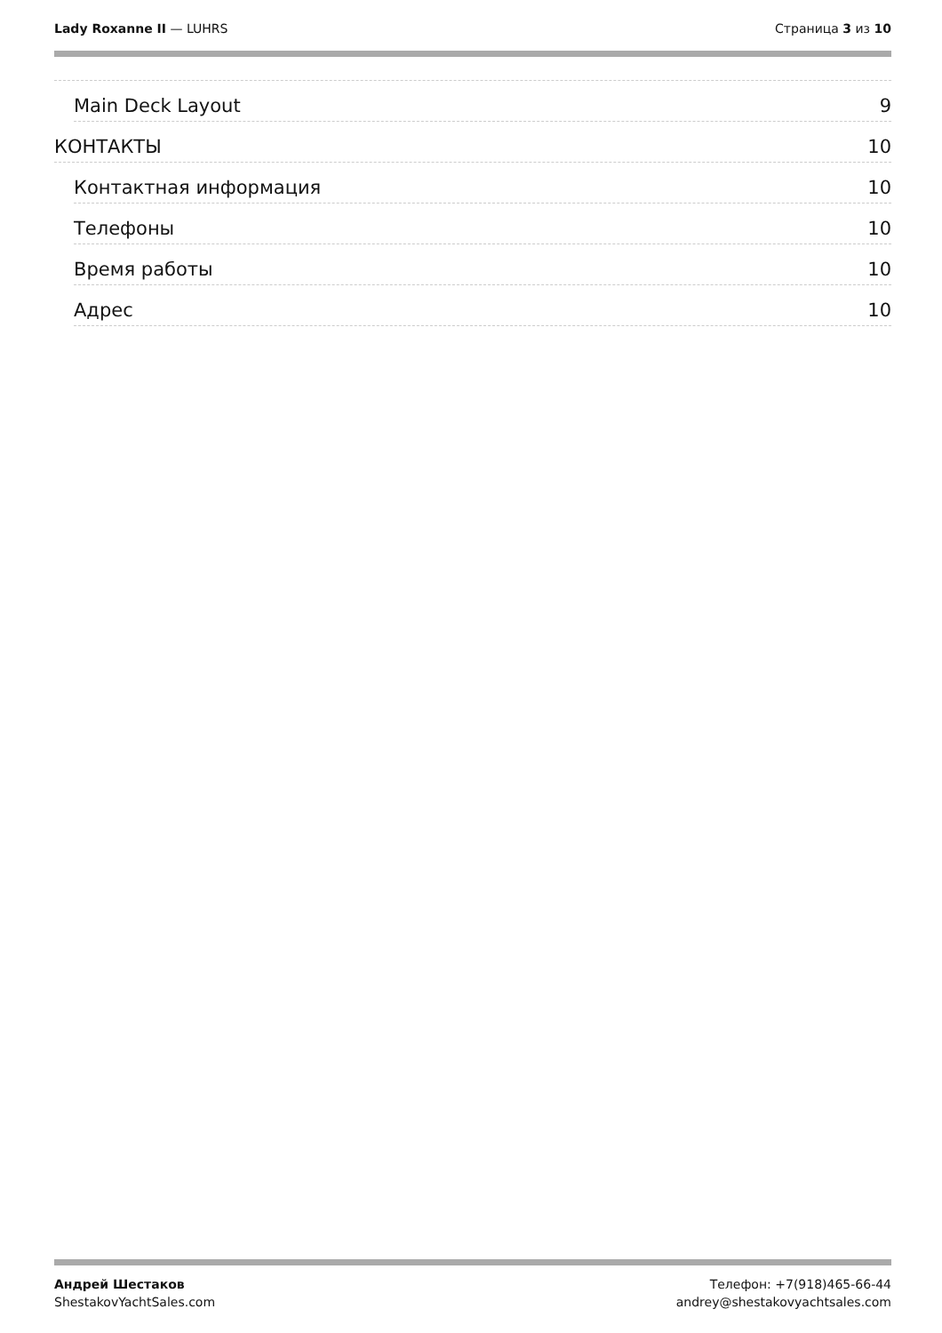Lady Roxanne II — LUHRS Страница 3 из 10
Main Deck Layout 9
КОНТАКТЫ 10
Контактная информация 10
Телефоны 10
Время работы 10
Адрес 10
Андрей Шестаков
ShestakovYachtSales.com
Телефон: +7(918)465-66-44
andrey@shestakovyachtsales.com